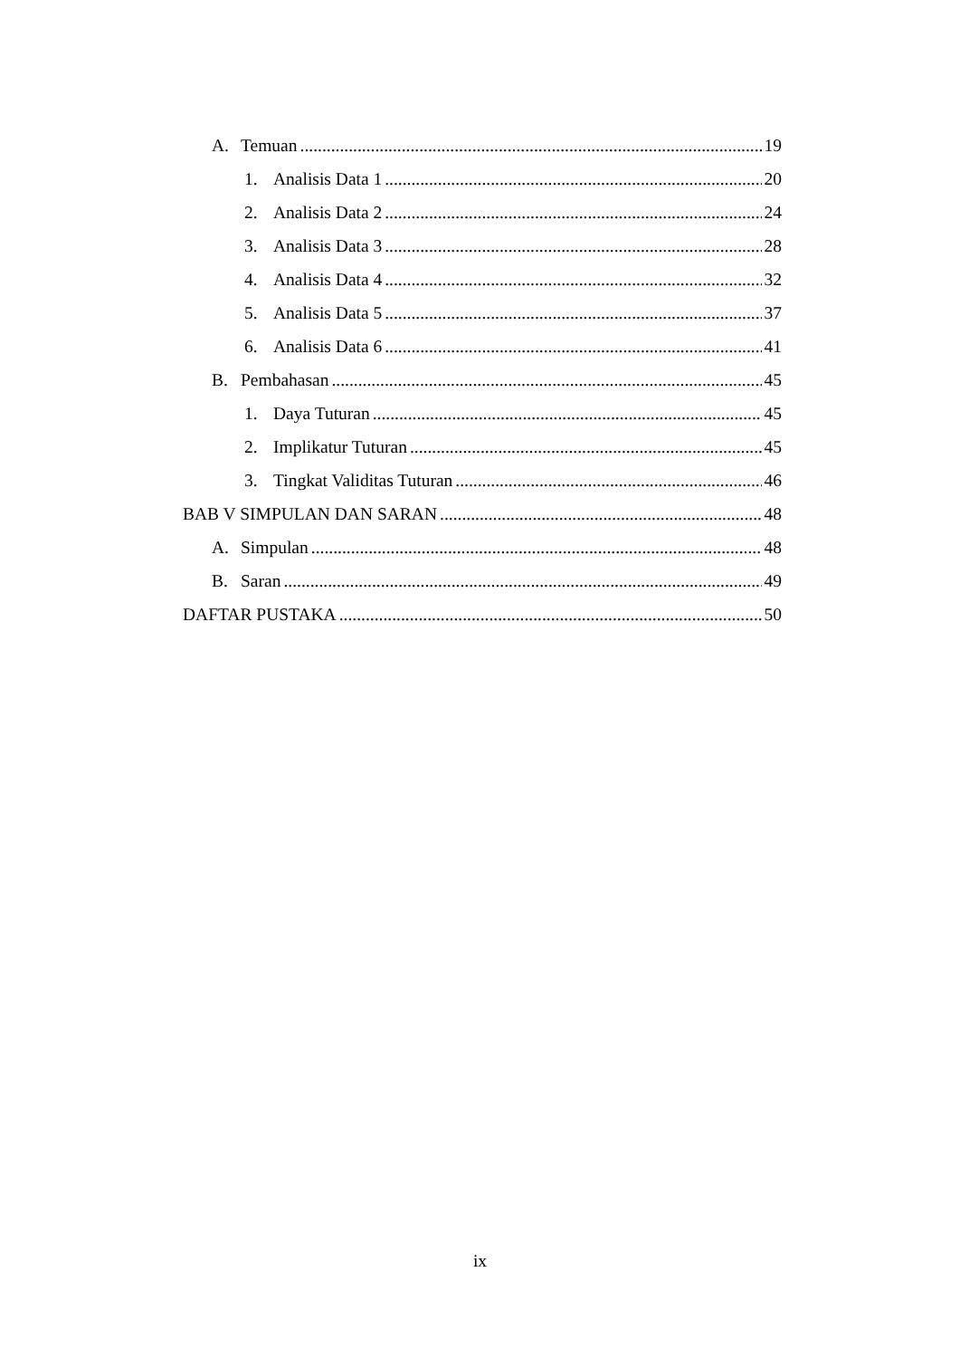A. Temuan 19
1. Analisis Data 1 20
2. Analisis Data 2 24
3. Analisis Data 3 28
4. Analisis Data 4 32
5. Analisis Data 5 37
6. Analisis Data 6 41
B. Pembahasan 45
1. Daya Tuturan 45
2. Implikatur Tuturan 45
3. Tingkat Validitas Tuturan 46
BAB V SIMPULAN DAN SARAN 48
A. Simpulan 48
B. Saran 49
DAFTAR PUSTAKA 50
ix